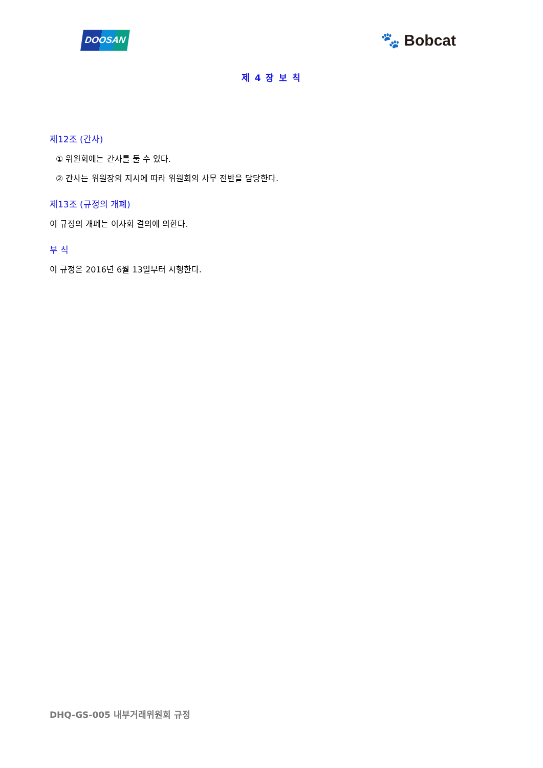DOOSAN
🐾 Bobcat
제 4 장 보 칙
제12조 (간사)
① 위원회에는 간사를 둘 수 있다.
② 간사는 위원장의 지시에 따라 위원회의 사무 전반을 담당한다.
제13조 (규정의 개폐)
이 규정의 개폐는 이사회 결의에 의한다.
부 칙
이 규정은 2016년 6월 13일부터 시행한다.
DHQ-GS-005 내부거래위원회 규정